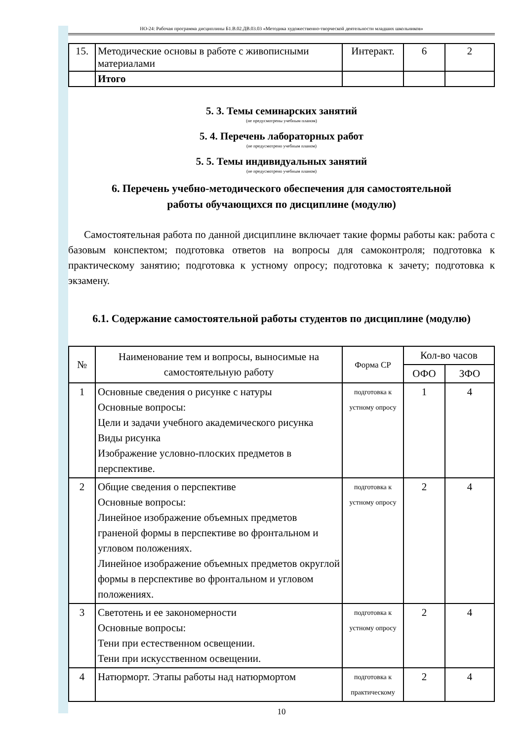НО-24: Рабочая программа дисциплины Б1.В.02.ДВ.03.03 «Методика художественно-творческой деятельности младших школьников»
| 15. | Методические основы в работе с живописными материалами | Интеракт. | 6 | 2 |
| | Итого | | | |
5. 3. Темы семинарских занятий
(не предусмотрены учебным планом)
5. 4. Перечень лабораторных работ
(не предусмотрено учебным планом)
5. 5. Темы индивидуальных занятий
(не предусмотрено учебным планом)
6. Перечень учебно-методического обеспечения для самостоятельной
работы обучающихся по дисциплине (модулю)
Самостоятельная работа по данной дисциплине включает такие формы работы как: работа с базовым конспектом; подготовка ответов на вопросы для самоконтроля; подготовка к практическому занятию; подготовка к устному опросу; подготовка к зачету; подготовка к экзамену.
6.1. Содержание самостоятельной работы студентов по дисциплине (модулю)
| № | Наименование тем и вопросы, выносимые на самостоятельную работу | Форма СР | Кол-во часов | |
| --- | --- | --- | --- | --- |
| | | | ОФО | ЗФО |
| 1 | Основные сведения о рисунке с натуры Основные вопросы: Цели и задачи учебного академического рисунка Виды рисунка Изображение условно-плоских предметов в перспективе. | подготовка к устному опросу | 1 | 4 |
| 2 | Общие сведения о перспективе Основные вопросы: Линейное изображение объемных предметов граненой формы в перспективе во фронтальном и угловом положениях. Линейное изображение объемных предметов округлой формы в перспективе во фронтальном и угловом положениях. | подготовка к устному опросу | 2 | 4 |
| 3 | Светотень и ее закономерности Основные вопросы: Тени при естественном освещении. Тени при искусственном освещении. | подготовка к устному опросу | 2 | 4 |
| 4 | Натюрморт. Этапы работы над натюрмортом | подготовка к практическому | 2 | 4 |
10